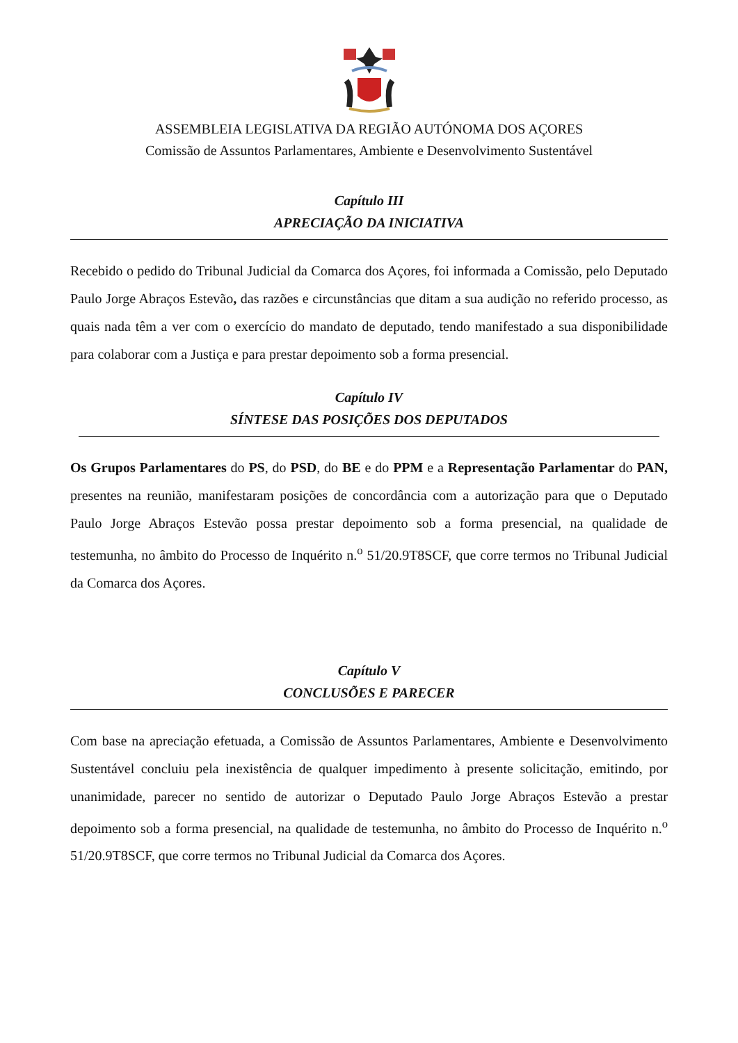ASSEMBLEIA LEGISLATIVA DA REGIÃO AUTÓNOMA DOS AÇORES
Comissão de Assuntos Parlamentares, Ambiente e Desenvolvimento Sustentável
Capítulo III
APRECIAÇÃO DA INICIATIVA
Recebido o pedido do Tribunal Judicial da Comarca dos Açores, foi informada a Comissão, pelo Deputado Paulo Jorge Abraços Estevão, das razões e circunstâncias que ditam a sua audição no referido processo, as quais nada têm a ver com o exercício do mandato de deputado, tendo manifestado a sua disponibilidade para colaborar com a Justiça e para prestar depoimento sob a forma presencial.
Capítulo IV
SÍNTESE DAS POSIÇÕES DOS DEPUTADOS
Os Grupos Parlamentares do PS, do PSD, do BE e do PPM e a Representação Parlamentar do PAN, presentes na reunião, manifestaram posições de concordância com a autorização para que o Deputado Paulo Jorge Abraços Estevão possa prestar depoimento sob a forma presencial, na qualidade de testemunha, no âmbito do Processo de Inquérito n.<sup>o</sup> 51/20.9T8SCF, que corre termos no Tribunal Judicial da Comarca dos Açores.
Capítulo V
CONCLUSÕES E PARECER
Com base na apreciação efetuada, a Comissão de Assuntos Parlamentares, Ambiente e Desenvolvimento Sustentável concluiu pela inexistência de qualquer impedimento à presente solicitação, emitindo, por unanimidade, parecer no sentido de autorizar o Deputado Paulo Jorge Abraços Estevão a prestar depoimento sob a forma presencial, na qualidade de testemunha, no âmbito do Processo de Inquérito n.<sup>o</sup> 51/20.9T8SCF, que corre termos no Tribunal Judicial da Comarca dos Açores.